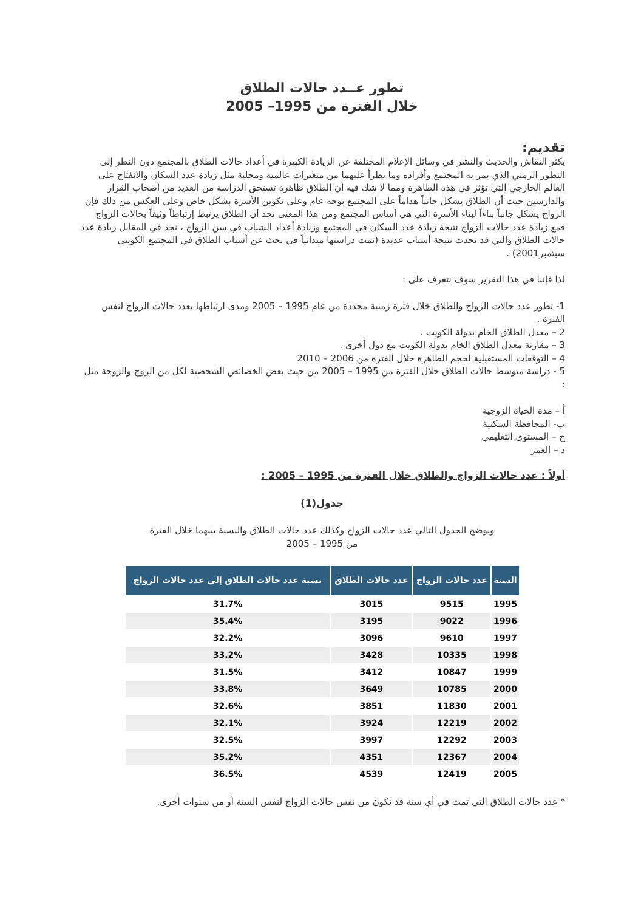تطور عــدد حالات الطلاق
خلال الفترة من 1995– 2005
تقديم:
يكثر النقاش والحديث والنشر في وسائل الإعلام المختلفة عن الزيادة الكبيرة في أعداد حالات الطلاق بالمجتمع دون النظر إلى التطور الزمني الذي يمر به المجتمع وأفراده وما يطرأ عليهما من متغيرات عالمية ومحلية مثل زيادة عدد السكان والانفتاح على العالم الخارجي التي تؤثر في هذه الظاهرة ومما لا شك فيه أن الطلاق ظاهرة تستحق الدراسة من العديد من أصحاب القرار والدارسين حيث أن الطلاق يشكل جانباً هداماً على المجتمع بوجه عام وعلى تكوين الأسرة بشكل خاص وعلى العكس من ذلك فإن الزواج يشكل جانباً بناءاً لبناء الأسرة التي هي أساس المجتمع ومن هذا المعنى نجد أن الطلاق يرتبط إرتباطاً وثيقاً بحالات الزواج فمع زيادة عدد حالات الزواج نتيجة زيادة عدد السكان في المجتمع وزيادة أعداد الشباب في سن الزواج ، نجد في المقابل زيادة عدد حالات الطلاق والتي قد تحدث نتيجة أسباب عديدة (تمت دراستها ميدانياً في بحث عن أسباب الطلاق في المجتمع الكويتي سبتمبر2001) .
لذا فإننا في هذا التقرير سوف نتعرف على :
1- تطور عدد حالات الزواج والطلاق خلال فترة زمنية محددة من عام 1995 – 2005 ومدى ارتباطها بعدد حالات الزواج لنفس الفترة .
2 – معدل الطلاق الخام بدولة الكويت .
3 – مقارنة معدل الطلاق الخام بدولة الكويت مع دول أخرى .
4 – التوقعات المستقبلية لحجم الظاهرة خلال الفترة من 2006 – 2010
5 - دراسة متوسط حالات الطلاق خلال الفترة من 1995 – 2005 من حيث بعض الخصائص الشخصية لكل من الزوج والزوجة مثل :
أ – مدة الحياة الزوجية
ب- المحافظة السكنية
ج – المستوى التعليمي
د – العمر
أولاً : عدد حالات الزواج والطلاق خلال الفترة من 1995 – 2005 :
جدول(1)
ويوضح الجدول التالي عدد حالات الزواج وكذلك عدد حالات الطلاق والنسبة بينهما خلال الفترة
من 1995 – 2005
| السنة | عدد حالات الزواج | عدد حالات الطلاق | نسبة عدد حالات الطلاق إلي عدد حالات الزواج |
| --- | --- | --- | --- |
| 1995 | 9515 | 3015 | 31.7% |
| 1996 | 9022 | 3195 | 35.4% |
| 1997 | 9610 | 3096 | 32.2% |
| 1998 | 10335 | 3428 | 33.2% |
| 1999 | 10847 | 3412 | 31.5% |
| 2000 | 10785 | 3649 | 33.8% |
| 2001 | 11830 | 3851 | 32.6% |
| 2002 | 12219 | 3924 | 32.1% |
| 2003 | 12292 | 3997 | 32.5% |
| 2004 | 12367 | 4351 | 35.2% |
| 2005 | 12419 | 4539 | 36.5% |
* عدد حالات الطلاق التي تمت في أي سنة قد تكون من نفس حالات الزواج لنفس السنة أو من سنوات أخرى.